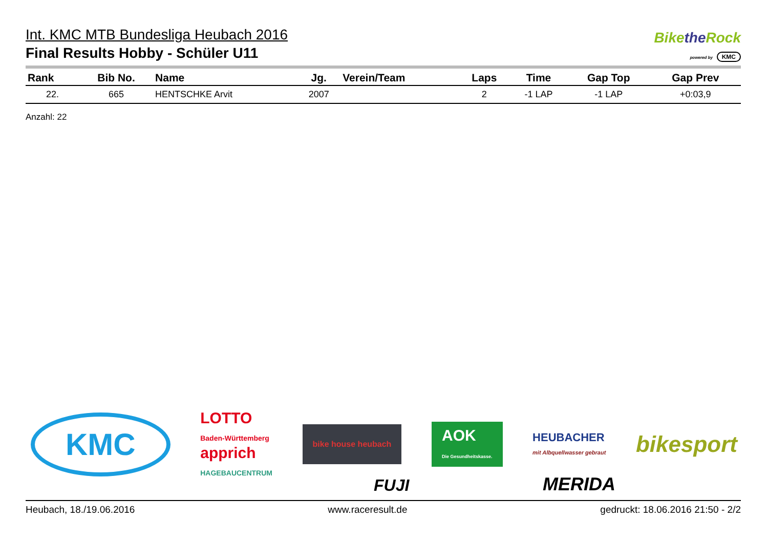Int. KMC MTB Bundesliga Heubach 2016
Final Results Hobby - Schüler U11
Bikethe Rock
powered by KMC
| Rank | Bib No. | Name | Jg. | Verein/Team | Laps | Time | Gap Top | Gap Prev |
| --- | --- | --- | --- | --- | --- | --- | --- | --- |
| 22. | 665 | HENTSCHKE Arvit | 2007 | | 2 | -1 LAP | -1 LAP | +0:03,9 |
Anzahl: 22
KMC LOTTO
Baden-Württemberg
apprich
HAGEBAUCENTRUM bike house heubach AOK
Die Gesundheitskasse. HEUBACHER
mit Albquellwasser gebraut bikesport
FUJI MERIDA
Heubach, 18./19.06.2016 www.raceresult.de gedruckt: 18.06.2016 21:50 - 2/2